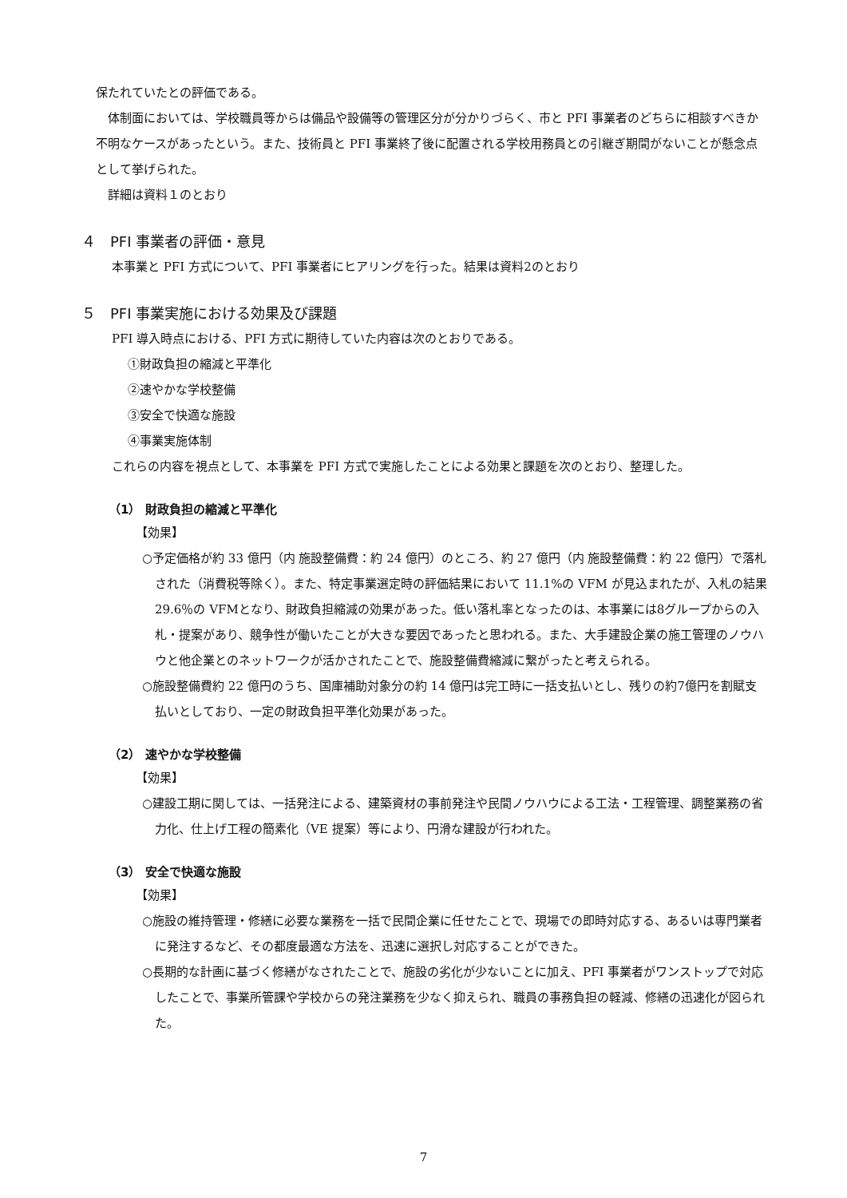保たれていたとの評価である。
体制面においては、学校職員等からは備品や設備等の管理区分が分かりづらく、市と PFI 事業者のどちらに相談すべきか不明なケースがあったという。また、技術員と PFI 事業終了後に配置される学校用務員との引継ぎ期間がないことが懸念点として挙げられた。
詳細は資料１のとおり
４　PFI 事業者の評価・意見
本事業と PFI 方式について、PFI 事業者にヒアリングを行った。結果は資料2のとおり
５　PFI 事業実施における効果及び課題
PFI 導入時点における、PFI 方式に期待していた内容は次のとおりである。
①財政負担の縮減と平準化
②速やかな学校整備
③安全で快適な施設
④事業実施体制
これらの内容を視点として、本事業を PFI 方式で実施したことによる効果と課題を次のとおり、整理した。
（1） 財政負担の縮減と平準化
【効果】
○予定価格が約 33 億円（内 施設整備費：約 24 億円）のところ、約 27 億円（内 施設整備費：約 22 億円）で落札された（消費税等除く）。また、特定事業選定時の評価結果において 11.1%の VFM が見込まれたが、入札の結果 29.6％の VFMとなり、財政負担縮減の効果があった。低い落札率となったのは、本事業には8グループからの入札・提案があり、競争性が働いたことが大きな要因であったと思われる。また、大手建設企業の施工管理のノウハウと他企業とのネットワークが活かされたことで、施設整備費縮減に繋がったと考えられる。
○施設整備費約 22 億円のうち、国庫補助対象分の約 14 億円は完工時に一括支払いとし、残りの約7億円を割賦支払いとしており、一定の財政負担平準化効果があった。
（2） 速やかな学校整備
【効果】
○建設工期に関しては、一括発注による、建築資材の事前発注や民間ノウハウによる工法・工程管理、調整業務の省力化、仕上げ工程の簡素化（VE 提案）等により、円滑な建設が行われた。
（3） 安全で快適な施設
【効果】
○施設の維持管理・修繕に必要な業務を一括で民間企業に任せたことで、現場での即時対応する、あるいは専門業者に発注するなど、その都度最適な方法を、迅速に選択し対応することができた。
○長期的な計画に基づく修繕がなされたことで、施設の劣化が少ないことに加え、PFI 事業者がワンストップで対応したことで、事業所管課や学校からの発注業務を少なく抑えられ、職員の事務負担の軽減、修繕の迅速化が図られた。
7